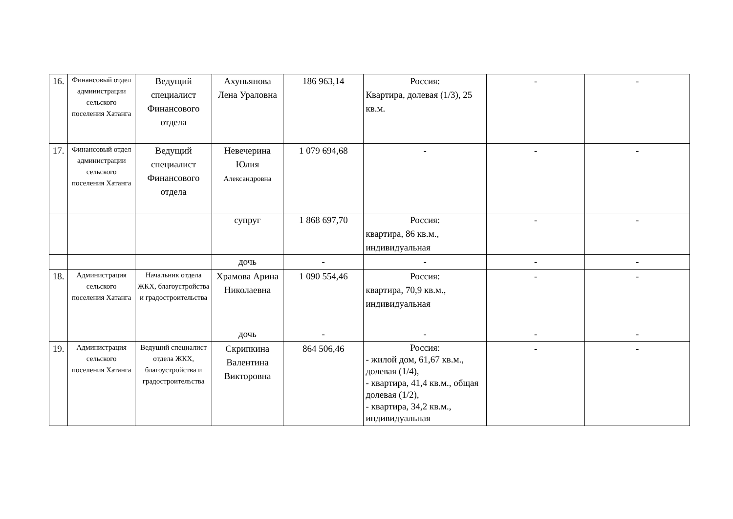| 16. | Финансовый отдел администрации сельского поселения Хатанга | Ведущий специалист Финансового отдела | Ахуньянова Лена Ураловна | 186 963,14 | Россия: Квартира, долевая (1/3), 25 кв.м. | - | - |
| 17. | Финансовый отдел администрации сельского поселения Хатанга | Ведущий специалист Финансового отдела | Невечерина Юлия Александровна | 1 079 694,68 | - | - | - |
| | | | супруг | 1 868 697,70 | Россия: квартира, 86 кв.м., индивидуальная | - | - |
| | | | дочь | - | - | - | - |
| 18. | Администрация сельского поселения Хатанга | Начальник отдела ЖКХ, благоустройства и градостроительства | Храмова Арина Николаевна | 1 090 554,46 | Россия: квартира, 70,9 кв.м., индивидуальная | - | - |
| | | | дочь | - | - | - | - |
| 19. | Администрация сельского поселения Хатанга | Ведущий специалист отдела ЖКХ, благоустройства и градостроительства | Скрипкина Валентина Викторовна | 864 506,46 | Россия: - жилой дом, 61,67 кв.м., долевая (1/4), - квартира, 41,4 кв.м., общая долевая (1/2), - квартира, 34,2 кв.м., индивидуальная | - | - |